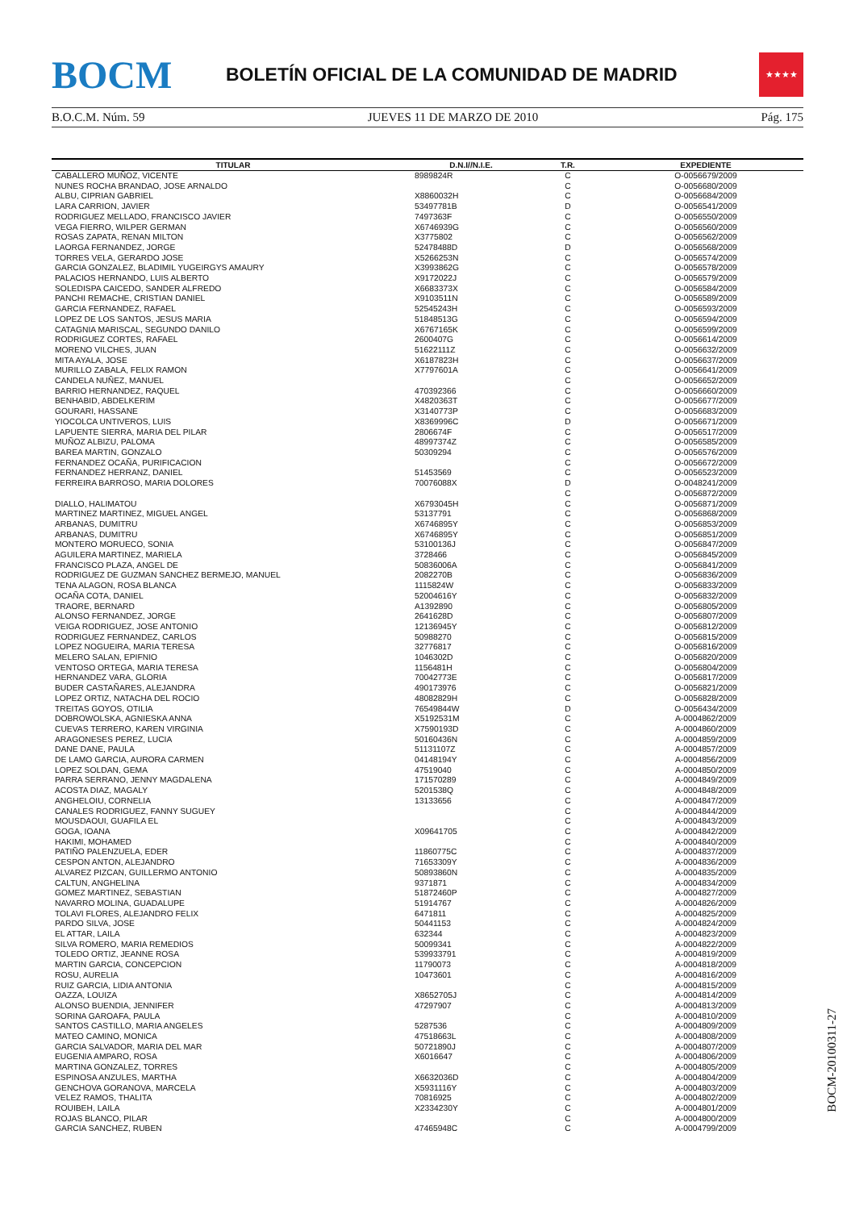BOCM
BOLETÍN OFICIAL DE LA COMUNIDAD DE MADRID
★★★★
B.O.C.M. Núm. 59 JUEVES 11 DE MARZO DE 2010 Pág. 175
| TITULAR | D.N.I//N.I.E. | T.R. | EXPEDIENTE |
| --- | --- | --- | --- |
| CABALLERO MUÑOZ, VICENTE | 8989824R | C | O-0056679/2009 |
| NUNES ROCHA BRANDAO, JOSE ARNALDO | | C | O-0056680/2009 |
| ALBU, CIPRIAN GABRIEL | X8860032H | C | O-0056684/2009 |
| LARA CARRION, JAVIER | 53497781B | D | O-0056541/2009 |
| RODRIGUEZ MELLADO, FRANCISCO JAVIER | 7497363F | C | O-0056550/2009 |
| VEGA FIERRO, WILPER GERMAN | X6746939G | C | O-0056560/2009 |
| ROSAS ZAPATA, RENAN MILTON | X3775802 | C | O-0056562/2009 |
| LAORGA FERNANDEZ, JORGE | 52478488D | D | O-0056568/2009 |
| TORRES VELA, GERARDO JOSE | X5266253N | C | O-0056574/2009 |
| GARCIA GONZALEZ, BLADIMIL YUGEIRGYS AMAURY | X3993862G | C | O-0056578/2009 |
| PALACIOS HERNANDO, LUIS ALBERTO | X9172022J | C | O-0056579/2009 |
| SOLEDISPA CAICEDO, SANDER ALFREDO | X6683373X | C | O-0056584/2009 |
| PANCHI REMACHE, CRISTIAN DANIEL | X9103511N | C | O-0056589/2009 |
| GARCIA FERNANDEZ, RAFAEL | 52545243H | C | O-0056593/2009 |
| LOPEZ DE LOS SANTOS, JESUS MARIA | 51848513G | C | O-0056594/2009 |
| CATAGNIA MARISCAL, SEGUNDO DANILO | X6767165K | C | O-0056599/2009 |
| RODRIGUEZ CORTES, RAFAEL | 2600407G | C | O-0056614/2009 |
| MORENO VILCHES, JUAN | 51622111Z | C | O-0056632/2009 |
| MITA AYALA, JOSE | X6187823H | C | O-0056637/2009 |
| MURILLO ZABALA, FELIX RAMON | X7797601A | C | O-0056641/2009 |
| CANDELA NUÑEZ, MANUEL | | C | O-0056652/2009 |
| BARRIO HERNANDEZ, RAQUEL | 470392366 | C | O-0056660/2009 |
| BENHABID, ABDELKERIM | X4820363T | C | O-0056677/2009 |
| GOURARI, HASSANE | X3140773P | C | O-0056683/2009 |
| YIOCOLCA UNTIVEROS, LUIS | X8369996C | D | O-0056671/2009 |
| LAPUENTE SIERRA, MARIA DEL PILAR | 2806674F | C | O-0056517/2009 |
| MUÑOZ ALBIZU, PALOMA | 48997374Z | C | O-0056585/2009 |
| BAREA MARTIN, GONZALO | 50309294 | C | O-0056576/2009 |
| FERNANDEZ OCAÑA, PURIFICACION | | C | O-0056672/2009 |
| FERNANDEZ HERRANZ, DANIEL | 51453569 | C | O-0056523/2009 |
| FERREIRA BARROSO, MARIA DOLORES | 70076088X | D | O-0048241/2009 |
| | | C | O-0056872/2009 |
| DIALLO, HALIMATOU | X6793045H | C | O-0056871/2009 |
| MARTINEZ MARTINEZ, MIGUEL ANGEL | 53137791 | C | O-0056868/2009 |
| ARBANAS, DUMITRU | X6746895Y | C | O-0056853/2009 |
| ARBANAS, DUMITRU | X6746895Y | C | O-0056851/2009 |
| MONTERO MORUECO, SONIA | 53100136J | C | O-0056847/2009 |
| AGUILERA MARTINEZ, MARIELA | 3728466 | C | O-0056845/2009 |
| FRANCISCO PLAZA, ANGEL DE | 50836006A | C | O-0056841/2009 |
| RODRIGUEZ DE GUZMAN SANCHEZ BERMEJO, MANUEL | 2082270B | C | O-0056836/2009 |
| TENA ALAGON, ROSA BLANCA | 1115824W | C | O-0056833/2009 |
| OCAÑA COTA, DANIEL | 52004616Y | C | O-0056832/2009 |
| TRAORE, BERNARD | A1392890 | C | O-0056805/2009 |
| ALONSO FERNANDEZ, JORGE | 2641628D | C | O-0056807/2009 |
| VEIGA RODRIGUEZ, JOSE ANTONIO | 12136945Y | C | O-0056812/2009 |
| RODRIGUEZ FERNANDEZ, CARLOS | 50988270 | C | O-0056815/2009 |
| LOPEZ NOGUEIRA, MARIA TERESA | 32776817 | C | O-0056816/2009 |
| MELERO SALAN, EPIFNIO | 1046302D | C | O-0056820/2009 |
| VENTOSO ORTEGA, MARIA TERESA | 1156481H | C | O-0056804/2009 |
| HERNANDEZ VARA, GLORIA | 70042773E | C | O-0056817/2009 |
| BUDER CASTAÑARES, ALEJANDRA | 490173976 | C | O-0056821/2009 |
| LOPEZ ORTIZ, NATACHA DEL ROCIO | 48082829H | C | O-0056828/2009 |
| TREITAS GOYOS, OTILIA | 76549844W | D | O-0056434/2009 |
| DOBROWOLSKA, AGNIESKA ANNA | X5192531M | C | A-0004862/2009 |
| CUEVAS TERRERO, KAREN VIRGINIA | X7590193D | C | A-0004860/2009 |
| ARAGONESES PEREZ, LUCIA | 50160436N | C | A-0004859/2009 |
| DANE DANE, PAULA | 51131107Z | C | A-0004857/2009 |
| DE LAMO GARCIA, AURORA CARMEN | 04148194Y | C | A-0004856/2009 |
| LOPEZ SOLDAN, GEMA | 47519040 | C | A-0004850/2009 |
| PARRA SERRANO, JENNY MAGDALENA | 171570289 | C | A-0004849/2009 |
| ACOSTA DIAZ, MAGALY | 5201538Q | C | A-0004848/2009 |
| ANGHELOIU, CORNELIA | 13133656 | C | A-0004847/2009 |
| CANALES RODRIGUEZ, FANNY SUGUEY | | C | A-0004844/2009 |
| MOUSDAOUI, GUAFILA EL | | C | A-0004843/2009 |
| GOGA, IOANA | X09641705 | C | A-0004842/2009 |
| HAKIMI, MOHAMED | | C | A-0004840/2009 |
| PATIÑO PALENZUELA, EDER | 11860775C | C | A-0004837/2009 |
| CESPON ANTON, ALEJANDRO | 71653309Y | C | A-0004836/2009 |
| ALVAREZ PIZCAN, GUILLERMO ANTONIO | 50893860N | C | A-0004835/2009 |
| CALTUN, ANGHELINA | 9371871 | C | A-0004834/2009 |
| GOMEZ MARTINEZ, SEBASTIAN | 51872460P | C | A-0004827/2009 |
| NAVARRO MOLINA, GUADALUPE | 51914767 | C | A-0004826/2009 |
| TOLAVI FLORES, ALEJANDRO FELIX | 6471811 | C | A-0004825/2009 |
| PARDO SILVA, JOSE | 50441153 | C | A-0004824/2009 |
| EL ATTAR, LAILA | 632344 | C | A-0004823/2009 |
| SILVA ROMERO, MARIA REMEDIOS | 50099341 | C | A-0004822/2009 |
| TOLEDO ORTIZ, JEANNE ROSA | 539933791 | C | A-0004819/2009 |
| MARTIN GARCIA, CONCEPCION | 11790073 | C | A-0004818/2009 |
| ROSU, AURELIA | 10473601 | C | A-0004816/2009 |
| RUIZ GARCIA, LIDIA ANTONIA | | C | A-0004815/2009 |
| OAZZA, LOUIZA | X8652705J | C | A-0004814/2009 |
| ALONSO BUENDIA, JENNIFER | 47297907 | C | A-0004813/2009 |
| SORINA GAROAFA, PAULA | | C | A-0004810/2009 |
| SANTOS CASTILLO, MARIA ANGELES | 5287536 | C | A-0004809/2009 |
| MATEO CAMINO, MONICA | 47518663L | C | A-0004808/2009 |
| GARCIA SALVADOR, MARIA DEL MAR | 50721890J | C | A-0004807/2009 |
| EUGENIA AMPARO, ROSA | X6016647 | C | A-0004806/2009 |
| MARTINA GONZALEZ, TORRES | | C | A-0004805/2009 |
| ESPINOSA ANZULES, MARTHA | X6632036D | C | A-0004804/2009 |
| GENCHOVA GORANOVA, MARCELA | X5931116Y | C | A-0004803/2009 |
| VELEZ RAMOS, THALITA | 70816925 | C | A-0004802/2009 |
| ROUIBEH, LAILA | X2334230Y | C | A-0004801/2009 |
| ROJAS BLANCO, PILAR | | C | A-0004800/2009 |
| GARCIA SANCHEZ, RUBEN | 47465948C | C | A-0004799/2009 |
BOCM-20100311-27